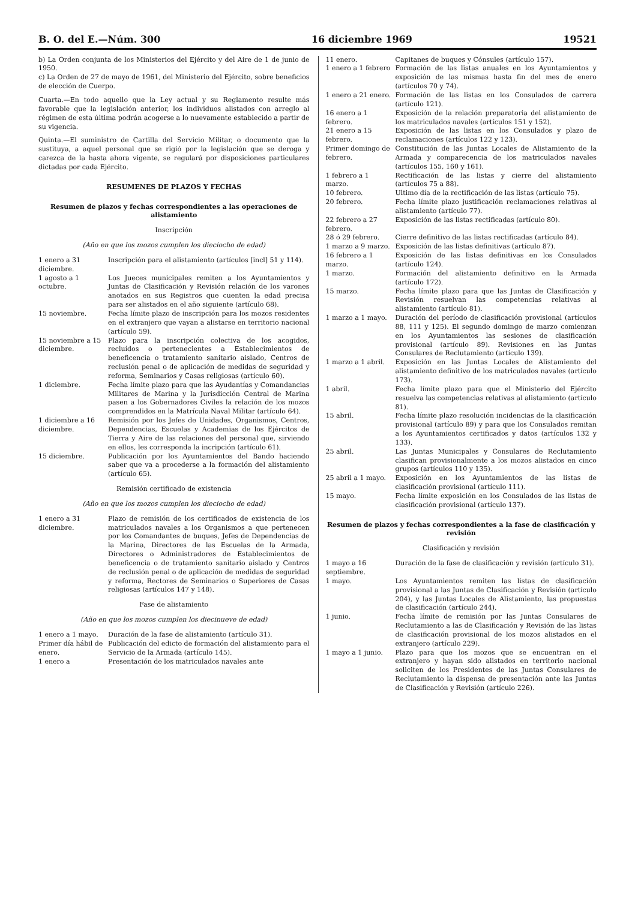B. O. del E.—Núm. 300 16 diciembre 1969 19521
b) La Orden conjunta de los Ministerios del Ejército y del Aire de 1 de junio de 1950.
c) La Orden de 27 de mayo de 1961, del Ministerio del Ejército, sobre beneficios de elección de Cuerpo.
Cuarta.—En todo aquello que la Ley actual y su Reglamento resulte más favorable que la legislación anterior, los individuos alistados con arreglo al régimen de esta última podrán acogerse a lo nuevamente establecido a partir de su vigencia.
Quinta.—El suministro de Cartilla del Servicio Militar, o documento que la sustituya, a aquel personal que se rigió por la legislación que se deroga y carezca de la hasta ahora vigente, se regulará por disposiciones particulares dictadas por cada Ejército.
RESUMENES DE PLAZOS Y FECHAS
Resumen de plazos y fechas correspondientes a las operaciones de alistamiento
Inscripción
(Año en que los mozos cumplen los dieciocho de edad)
| 1 enero a 31 diciembre. | Inscripción para el alistamiento (artículos [incl] 51 y 114). |
| 1 agosto a 1 octubre. | Los Jueces municipales remiten a los Ayuntamientos y Juntas de Clasificación y Revisión relación de los varones anotados en sus Registros que cuenten la edad precisa para ser alistados en el año siguiente (artículo 68). |
| 15 noviembre. | Fecha límite plazo de inscripción para los mozos residentes en el extranjero que vayan a alistarse en territorio nacional (artículo 59). |
| 15 noviembre a 15 diciembre. | Plazo para la inscripción colectiva de los acogidos, recluídos o pertenecientes a Establecimientos de beneficencia o tratamiento sanitario aislado, Centros de reclusión penal o de aplicación de medidas de seguridad y reforma, Seminarios y Casas religiosas (artículo 60). |
| 1 diciembre. | Fecha límite plazo para que las Ayudantías y Comandancias Militares de Marina y la Jurisdicción Central de Marina pasen a los Gobernadores Civiles la relación de los mozos comprendidos en la Matrícula Naval Militar (artículo 64). |
| 1 diciembre a 16 diciembre. | Remisión por los Jefes de Unidades, Organismos, Centros, Dependencias, Escuelas y Academias de los Ejércitos de Tierra y Aire de las relaciones del personal que, sirviendo en ellos, les corresponda la incripción (artículo 61). |
| 15 diciembre. | Publicación por los Ayuntamientos del Bando haciendo saber que va a procederse a la formación del alistamiento (artículo 65). |
Remisión certificado de existencia
(Año en que los mozos cumplen los dieciocho de edad)
| 1 enero a 31 diciembre. | Plazo de remisión de los certificados de existencia de los matriculados navales a los Organismos a que pertenecen por los Comandantes de buques, Jefes de Dependencias de la Marina, Directores de las Escuelas de la Armada, Directores o Administradores de Establecimientos de beneficencia o de tratamiento sanitario aislado y Centros de reclusión penal o de aplicación de medidas de seguridad y reforma, Rectores de Seminarios o Superiores de Casas religiosas (artículos 147 y 148). |
Fase de alistamiento
(Año en que los mozos cumplen los diecinueve de edad)
| 1 enero a 1 mayo. | Duración de la fase de alistamiento (artículo 31). |
| Primer día hábil de enero. | Publicación del edicto de formación del alistamiento para el Servicio de la Armada (artículo 145). |
| 1 enero a | Presentación de los matriculados navales ante |
| 11 enero. | Capitanes de buques y Cónsules (artículo 157). |
| 1 enero a 1 febrero | Formación de las listas anuales en los Ayuntamientos y exposición de las mismas hasta fin del mes de enero (artículos 70 y 74). |
| 1 enero a 21 enero. | Formación de las listas en los Consulados de carrera (artículo 121). |
| 16 enero a 1 febrero. | Exposición de la relación preparatoria del alistamiento de los matriculados navales (artículos 151 y 152). |
| 21 enero a 15 febrero. | Exposición de las listas en los Consulados y plazo de reclamaciones (artículos 122 y 123). |
| Primer domingo de febrero. | Constitución de las Juntas Locales de Alistamiento de la Armada y comparecencia de los matriculados navales (artículos 155, 160 y 161). |
| 1 febrero a 1 marzo. | Rectificación de las listas y cierre del alistamiento (artículos 75 a 88). |
| 10 febrero. | Ultimo día de la rectificación de las listas (artículo 75). |
| 20 febrero. | Fecha límite plazo justificación reclamaciones relativas al alistamiento (artículo 77). |
| 22 febrero a 27 febrero. | Exposición de las listas rectificadas (artículo 80). |
| 28 ó 29 febrero. | Cierre definitivo de las listas rectificadas (artículo 84). |
| 1 marzo a 9 marzo. | Exposición de las listas definitivas (artículo 87). |
| 16 febrero a 1 marzo. | Exposición de las listas definitivas en los Consulados (artículo 124). |
| 1 marzo. | Formación del alistamiento definitivo en la Armada (artículo 172). |
| 15 marzo. | Fecha límite plazo para que las Juntas de Clasificación y Revisión resuelvan las competencias relativas al alistamiento (artículo 81). |
| 1 marzo a 1 mayo. | Duración del período de clasificación provisional (artículos 88, 111 y 125). El segundo domingo de marzo comienzan en los Ayuntamientos las sesiones de clasificación provisional (artículo 89). Revisiones en las Juntas Consulares de Reclutamiento (artículo 139). |
| 1 marzo a 1 abril. | Exposición en las Juntas Locales de Alistamiento del alistamiento definitivo de los matriculados navales (artículo 173). |
| 1 abril. | Fecha límite plazo para que el Ministerio del Ejército resuelva las competencias relativas al alistamiento (artículo 81). |
| 15 abril. | Fecha límite plazo resolución incidencias de la clasificación provisional (artículo 89) y para que los Consulados remitan a los Ayuntamientos certificados y datos (artículos 132 y 133). |
| 25 abril. | Las Juntas Municipales y Consulares de Reclutamiento clasifican provisionalmente a los mozos alistados en cinco grupos (artículos 110 y 135). |
| 25 abril a 1 mayo. | Exposición en los Ayuntamientos de las listas de clasificación provisional (artículo 111). |
| 15 mayo. | Fecha límite exposición en los Consulados de las listas de clasificación provisional (artículo 137). |
Resumen de plazos y fechas correspondientes a la fase de clasificación y revisión
Clasificación y revisión
| 1 mayo a 16 septiembre. | Duración de la fase de clasificación y revisión (artículo 31). |
| 1 mayo. | Los Ayuntamientos remiten las listas de clasificación provisional a las Juntas de Clasificación y Revisión (artículo 204), y las Juntas Locales de Alistamiento, las propuestas de clasificación (artículo 244). |
| 1 junio. | Fecha límite de remisión por las Juntas Consulares de Reclutamiento a las de Clasificación y Revisión de las listas de clasificación provisional de los mozos alistados en el extranjero (artículo 229). |
| 1 mayo a 1 junio. | Plazo para que los mozos que se encuentran en el extranjero y hayan sido alistados en territorio nacional soliciten de los Presidentes de las Juntas Consulares de Reclutamiento la dispensa de presentación ante las Juntas de Clasificación y Revisión (artículo 226). |